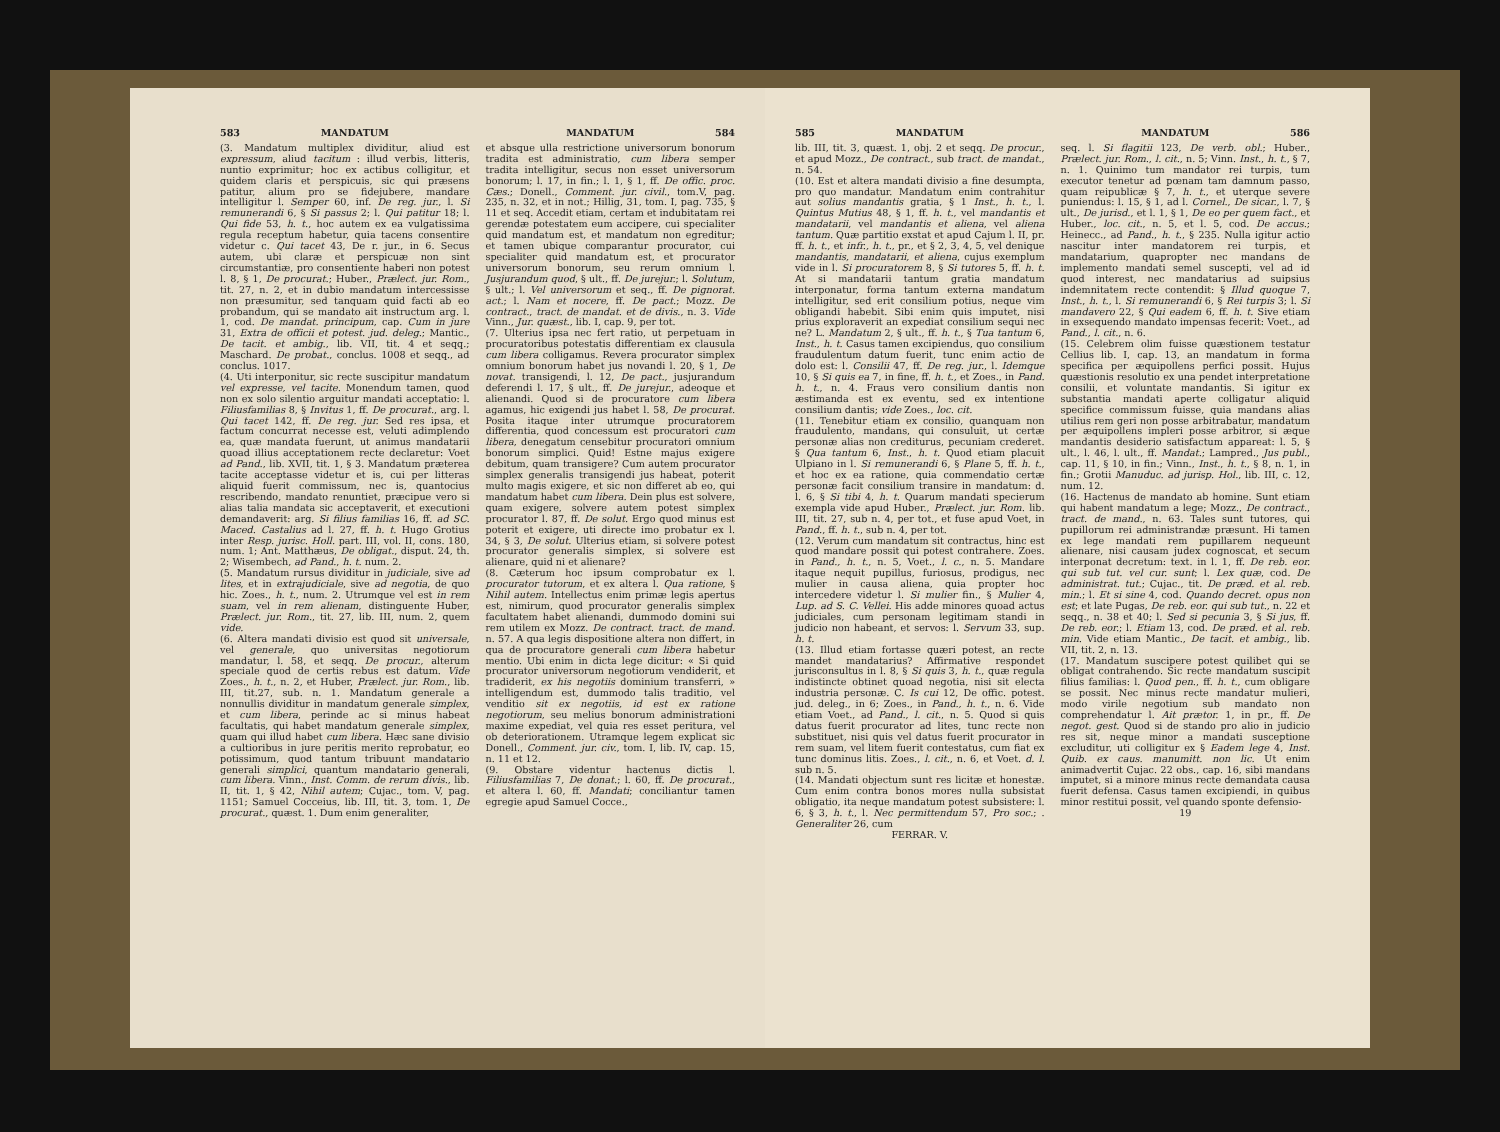583 MANDATUM
(3. Mandatum multiplex dividitur, aliud est expressum, aliud tacitum : illud verbis, litteris, nuntio exprimitur; hoc ex actibus colligitur, et quidem claris et perspicuis, sic qui præsens patitur, alium pro se fidejubere, mandare intelligitur l. Semper 60, inf. De reg. jur., l. Si remunerandi 6, § Si passus 2; l. Qui patitur 18; l. Qui fide 53, h. t., hoc autem ex ea vulgatissima regula receptum habetur, quia tacens consentire videtur c. Qui tacet 43, De r. jur., in 6. Secus autem, ubi claræ et perspicuæ non sint circumstantiæ, pro consentiente haberi non potest l. 8, § 1, De procurat.; Huber., Prælect. jur. Rom., tit. 27, n. 2, et in dubio mandatum intercessisse non præsumitur, sed tanquam quid facti ab eo probandum, qui se mandato ait instructum arg. l. 1, cod. De mandat. principum, cap. Cum in jure 31, Extra de officii et potest. jud. deleg.; Mantic., De tacit. et ambig., lib. VII, tit. 4 et seqq.; Maschard. De probat., conclus. 1008 et seqq., ad conclus. 1017.
(4. Uti interponitur, sic recte suscipitur mandatum vel expresse, vel tacite. Monendum tamen, quod non ex solo silentio arguitur mandati acceptatio: l. Filiusfamilias 8, § Invitus 1, ff. De procurat., arg. l. Qui tacet 142, ff. De reg. jur. Sed res ipsa, et factum concurrat necesse est, veluti adimplendo ea, quæ mandata fuerunt, ut animus mandatarii quoad illius acceptationem recte declaretur: Voet ad Pand., lib. XVII, tit. 1, § 3. Mandatum præterea tacite acceptasse videtur et is, cui per litteras aliquid fuerit commissum, nec is, quantocius rescribendo, mandato renuntiet, præcipue vero si alias talia mandata sic acceptaverit, et executioni demandaverit: arg. Si filius familias 16, ff. ad SC. Maced. Castalius ad l. 27, ff. h. t. Hugo Grotius inter Resp. jurisc. Holl. part. III, vol. II, cons. 180, num. 1; Ant. Matthæus, De obligat., disput. 24, th. 2; Wisembech, ad Pand., h. t. num. 2.
(5. Mandatum rursus dividitur in judiciale, sive ad lites, et in extrajudiciale, sive ad negotia, de quo hic. Zoes., h. t., num. 2. Utrumque vel est in rem suam, vel in rem alienam, distinguente Huber, Prælect. jur. Rom., tit. 27, lib. III, num. 2, quem vide.
(6. Altera mandati divisio est quod sit universale, vel generale, quo universitas negotiorum mandatur, l. 58, et seqq. De procur., alterum speciale quod de certis rebus est datum. Vide Zoes., h. t., n. 2, et Huber, Prælect. jur. Rom., lib. III, tit.27, sub. n. 1. Mandatum generale a nonnullis dividitur in mandatum generale simplex, et cum libera, perinde ac si minus habeat facultatis, qui habet mandatum generale simplex, quam qui illud habet cum libera. Hæc sane divisio a cultioribus in jure peritis merito reprobatur, eo potissimum, quod tantum tribuunt mandatario generali simplici, quantum mandatario generali, cum libera. Vinn., Inst. Comm. de rerum divis., lib. II, tit. 1, § 42, Nihil autem; Cujac., tom. V, pag. 1151; Samuel Cocceius, lib. III, tit. 3, tom. 1, De procurat., quæst. 1. Dum enim generaliter,
MANDATUM 584
et absque ulla restrictione universorum bonorum tradita est administratio, cum libera semper tradita intelligitur, secus non esset universorum bonorum; l. 17, in fin.; l. 1, § 1, ff. De offic. proc. Cæs.; Donell., Comment. jur. civil., tom.V, pag. 235, n. 32, et in not.; Hillig, 31, tom. I, pag. 735, § 11 et seq. Accedit etiam, certam et indubitatam rei gerendæ potestatem eum accipere, cui specialiter quid mandatum est, et mandatum non egreditur; et tamen ubique comparantur procurator, cui specialiter quid mandatum est, et procurator universorum bonorum, seu rerum omnium l. Jusjurandum quod, § ult., ff. De jurejur.; l. Solutum, § ult.; l. Vel universorum et seq., ff. De pignorat. act.; l. Nam et nocere, ff. De pact.; Mozz. De contract., tract. de mandat. et de divis., n. 3. Vide Vinn., Jur. quæst., lib. I, cap. 9, per tot.
(7. Ulterius ipsa nec fert ratio, ut perpetuam in procuratoribus potestatis differentiam ex clausula cum libera colligamus. Revera procurator simplex omnium bonorum habet jus novandi l. 20, § 1, De novat. transigendi, l. 12, De pact., jusjurandum deferendi l. 17, § ult., ff. De jurejur., adeoque et alienandi. Quod si de procuratore cum libera agamus, hic exigendi jus habet l. 58, De procurat. Posita itaque inter utrumque procuratorem differentia, quod concessum est procuratori cum libera, denegatum censebitur procuratori omnium bonorum simplici. Quid! Estne majus exigere debitum, quam transigere? Cum autem procurator simplex generalis transigendi jus habeat, poterit multo magis exigere, et sic non differet ab eo, qui mandatum habet cum libera. Dein plus est solvere, quam exigere, solvere autem potest simplex procurator l. 87, ff. De solut. Ergo quod minus est poterit et exigere, uti directe imo probatur ex l. 34, § 3, De solut. Ulterius etiam, si solvere potest procurator generalis simplex, si solvere est alienare, quid ni et alienare?
(8. Cæterum hoc ipsum comprobatur ex l. procurator tutorum, et ex altera l. Qua ratione, § Nihil autem. Intellectus enim primæ legis apertus est, nimirum, quod procurator generalis simplex facultatem habet alienandi, dummodo domini sui rem utilem ex Mozz. De contract. tract. de mand. n. 57. A qua legis dispositione altera non differt, in qua de procuratore generali cum libera habetur mentio. Ubi enim in dicta lege dicitur: « Si quid procurator universorum negotiorum vendiderit, et tradiderit, ex his negotiis dominium transferri, » intelligendum est, dummodo talis traditio, vel venditio sit ex negotiis, id est ex ratione negotiorum, seu melius bonorum administrationi maxime expediat, vel quia res esset peritura, vel ob deteriorationem. Utramque legem explicat sic Donell., Comment. jur. civ., tom. I, lib. IV, cap. 15, n. 11 et 12.
(9. Obstare videntur hactenus dictis l. Filiusfamilias 7, De donat.; l. 60, ff. De procurat., et altera l. 60, ff. Mandati; conciliantur tamen egregie apud Samuel Cocce.,
585 MANDATUM
lib. III, tit. 3, quæst. 1, obj. 2 et seqq. De procur., et apud Mozz., De contract., sub tract. de mandat., n. 54.
(10. Est et altera mandati divisio a fine desumpta, pro quo mandatur. Mandatum enim contrahitur aut solius mandantis gratia, § 1 Inst., h. t., l. Quintus Mutius 48, § 1, ff. h. t., vel mandantis et mandatarii, vel mandantis et aliena, vel aliena tantum. Quæ partitio exstat et apud Cajum l. II, pr. ff. h. t., et infr., h. t., pr., et § 2, 3, 4, 5, vel denique mandantis, mandatarii, et aliena, cujus exemplum vide in l. Si procuratorem 8, § Si tutores 5, ff. h. t. At si mandatarii tantum gratia mandatum interponatur, forma tantum externa mandatum intelligitur, sed erit consilium potius, neque vim obligandi habebit. Sibi enim quis imputet, nisi prius exploraverit an expediat consilium sequi nec ne? L. Mandatum 2, § ult., ff. h. t., § Tua tantum 6, Inst., h. t. Casus tamen excipiendus, quo consilium fraudulentum datum fuerit, tunc enim actio de dolo est: l. Consilii 47, ff. De reg. jur., l. Idemque 10, § Si quis ea 7, in fine, ff. h. t., et Zoes., in Pand. h. t., n. 4. Fraus vero consilium dantis non æstimanda est ex eventu, sed ex intentione consilium dantis; vide Zoes., loc. cit.
(11. Tenebitur etiam ex consilio, quanquam non fraudulento, mandans, qui consuluit, ut certæ personæ alias non crediturus, pecuniam crederet. § Qua tantum 6, Inst., h. t. Quod etiam placuit Ulpiano in l. Si remunerandi 6, § Plane 5, ff. h. t., et hoc ex ea ratione, quia commendatio certæ personæ facit consilium transire in mandatum: d. l. 6, § Si tibi 4, h. t. Quarum mandati specierum exempla vide apud Huber., Prælect. jur. Rom. lib. III, tit. 27, sub n. 4, per tot., et fuse apud Voet, in Pand., ff. h. t., sub n. 4, per tot.
(12. Verum cum mandatum sit contractus, hinc est quod mandare possit qui potest contrahere. Zoes. in Pand., h. t., n. 5, Voet., l. c., n. 5. Mandare itaque nequit pupillus, furiosus, prodigus, nec mulier in causa aliena, quia propter hoc intercedere videtur l. Si mulier fin., § Mulier 4, Lup. ad S. C. Vellei. His adde minores quoad actus judiciales, cum personam legitimam standi in judicio non habeant, et servos: l. Servum 33, sup. h. t.
(13. Illud etiam fortasse quæri potest, an recte mandet mandatarius? Affirmative respondet jurisconsultus in l. 8, § Si quis 3, h. t., quæ regula indistincte obtinet quoad negotia, nisi sit electa industria personæ. C. Is cui 12, De offic. potest. jud. deleg., in 6; Zoes., in Pand., h. t., n. 6. Vide etiam Voet., ad Pand., l. cit., n. 5. Quod si quis datus fuerit procurator ad lites, tunc recte non substituet, nisi quis vel datus fuerit procurator in rem suam, vel litem fuerit contestatus, cum fiat ex tunc dominus litis. Zoes., l. cit., n. 6, et Voet. d. l. sub n. 5.
(14. Mandati objectum sunt res licitæ et honestæ. Cum enim contra bonos mores nulla subsistat obligatio, ita neque mandatum potest subsistere: l. 6, § 3, h. t., l. Nec permittendum 57, Pro soc.; . Generaliter 26, cum
FERRAR. V.
MANDATUM 586
seq. l. Si flagitii 123, De verb. obl.; Huber., Prælect. jur. Rom., l. cit., n. 5; Vinn. Inst., h. t., § 7, n. 1. Quinimo tum mandator rei turpis, tum executor tenetur ad pœnam tam damnum passo, quam reipublicæ § 7, h. t., et uterque severe puniendus: l. 15, § 1, ad l. Cornel., De sicar., l. 7, § ult., De jurisd., et l. 1, § 1, De eo per quem fact., et Huber., loc. cit., n. 5, et l. 5, cod. De accus.; Heinecc., ad Pand., h. t., § 235. Nulla igitur actio nascitur inter mandatorem rei turpis, et mandatarium, quapropter nec mandans de implemento mandati semel suscepti, vel ad id quod interest, nec mandatarius ad suipsius indemnitatem recte contendit: § Illud quoque 7, Inst., h. t., l. Si remunerandi 6, § Rei turpis 3; l. Si mandavero 22, § Qui eadem 6, ff. h. t. Sive etiam in exsequendo mandato impensas fecerit: Voet., ad Pand., l. cit., n. 6.
(15. Celebrem olim fuisse quæstionem testatur Cellius lib. I, cap. 13, an mandatum in forma specifica per æquipollens perfici possit. Hujus quæstionis resolutio ex una pendet interpretatione consilii, et voluntate mandantis. Si igitur ex substantia mandati aperte colligatur aliquid specifice commissum fuisse, quia mandans alias utilius rem geri non posse arbitrabatur, mandatum per æquipollens impleri posse arbitror, si æque mandantis desiderio satisfactum appareat: l. 5, § ult., l. 46, l. ult., ff. Mandat.; Lampred., Jus publ., cap. 11, § 10, in fin.; Vinn., Inst., h. t., § 8, n. 1, in fin.; Grotii Manuduc. ad jurisp. Hol., lib. III, c. 12, num. 12.
(16. Hactenus de mandato ab homine. Sunt etiam qui habent mandatum a lege; Mozz., De contract., tract. de mand., n. 63. Tales sunt tutores, qui pupillorum rei administrandæ præsunt. Hi tamen ex lege mandati rem pupillarem nequeunt alienare, nisi causam judex cognoscat, et secum interponat decretum: text. in l. 1, ff. De reb. eor. qui sub tut. vel cur. sunt; l. Lex quæ, cod. De administrat. tut.; Cujac., tit. De præd. et al. reb. min.; l. Et si sine 4, cod. Quando decret. opus non est; et late Pugas, De reb. eor. qui sub tut., n. 22 et seqq., n. 38 et 40; l. Sed si pecunia 3, § Si jus, ff. De reb. eor.; l. Etiam 13, cod. De præd. et al. reb. min. Vide etiam Mantic., De tacit. et ambig., lib. VII, tit. 2, n. 13.
(17. Mandatum suscipere potest quilibet qui se obligat contrahendo. Sic recte mandatum suscipit filius familias: l. Quod pen., ff. h. t., cum obligare se possit. Nec minus recte mandatur mulieri, modo virile negotium sub mandato non comprehendatur l. Ait prætor. 1, in pr., ff. De negot. gest. Quod si de stando pro alio in judicio res sit, neque minor a mandati susceptione excluditur, uti colligitur ex § Eadem lege 4, Inst. Quib. ex caus. manumitt. non lic. Ut enim animadvertit Cujac. 22 obs., cap. 16, sibi mandans imputet, si a minore minus recte demandata causa fuerit defensa. Casus tamen excipiendi, in quibus minor restitui possit, vel quando sponte defensio-
19